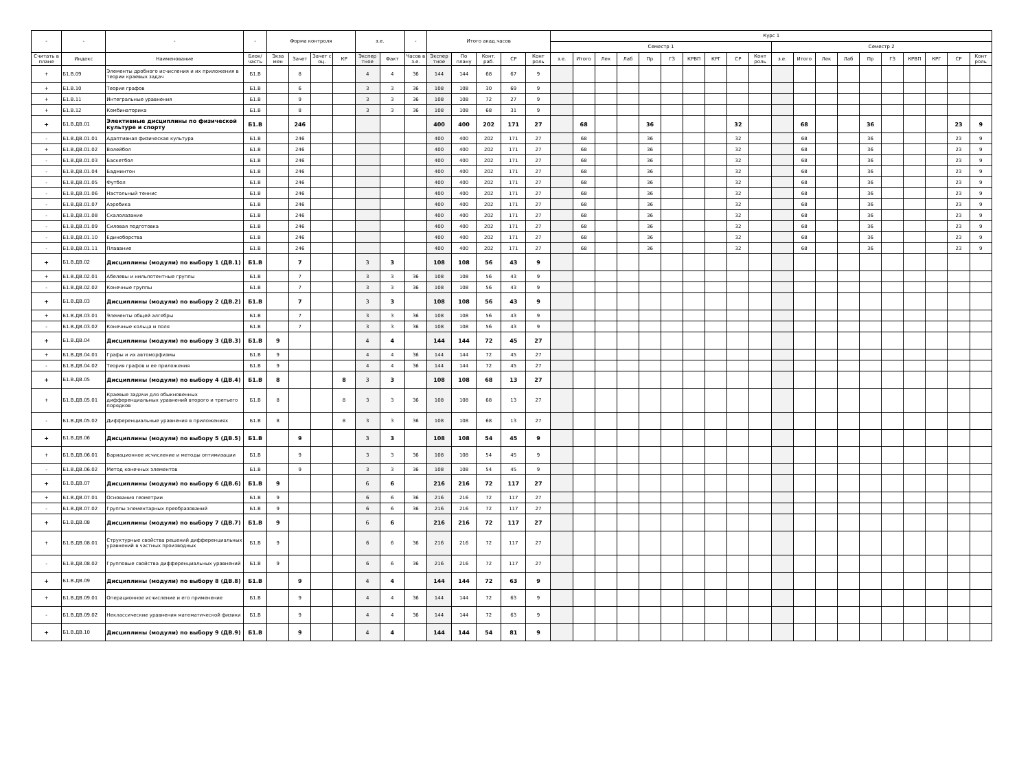| - | - | - | - | Форма контроля | | | | з.е. | | - | Итого акад.часов | | | | | Курс 1 | | | | | | | | | | | | | | | | | | | |
| --- | --- | --- | --- | --- | --- | --- | --- | --- | --- | --- | --- | --- | --- | --- | --- | --- | --- | --- | --- | --- | --- | --- | --- | --- | --- | --- | --- | --- | --- | --- | --- | --- | --- | --- | --- |
| | | | | | | | | | | | | | | | | Семестр 1 | | | | | | | | | | Семестр 2 | | | | | | | | | |
| Считать в плане | Индекс | Наименование | Блок/ часть | Экза мен | Зачет | Зачет с оц. | КР | Экспер тное | Факт | Часов в з.е. | Экспер тное | По плану | Конт. раб. | СР | Конт роль | з.е. | Итого | Лек | Лаб | Пр | ГЗ | КРВП | КРГ | СР | Конт роль | з.е. | Итого | Лек | Лаб | Пр | ГЗ | КРВП | КРГ | СР | Конт роль |
| + | Б1.В.09 | Элементы дробного исчисления и их приложения в теории краевых задач | Б1.В | | 8 | | | 4 | 4 | 36 | 144 | 144 | 68 | 67 | 9 | | | | | | | | | | | | | | | | | | | | |
| + | Б1.В.10 | Теория графов | Б1.В | | 6 | | | 3 | 3 | 36 | 108 | 108 | 30 | 69 | 9 | | | | | | | | | | | | | | | | | | | | |
| + | Б1.В.11 | Интегральные уравнения | Б1.В | | 9 | | | 3 | 3 | 36 | 108 | 108 | 72 | 27 | 9 | | | | | | | | | | | | | | | | | | | | |
| + | Б1.В.12 | Комбинаторика | Б1.В | | 8 | | | 3 | 3 | 36 | 108 | 108 | 68 | 31 | 9 | | | | | | | | | | | | | | | | | | | | |
| + | Б1.В.ДВ.01 | Элективные дисциплины по физической культуре и спорту | Б1.В | | 246 | | | | | | 400 | 400 | 202 | 171 | 27 | | 68 | | | 36 | | | | 32 | | | 68 | | | 36 | | | | 23 | 9 |
| - | Б1.В.ДВ.01.01 | Адаптивная физическая культура | Б1.В | | 246 | | | | | | 400 | 400 | 202 | 171 | 27 | | 68 | | | 36 | | | | 32 | | | 68 | | | 36 | | | | 23 | 9 |
| + | Б1.В.ДВ.01.02 | Волейбол | Б1.В | | 246 | | | | | | 400 | 400 | 202 | 171 | 27 | | 68 | | | 36 | | | | 32 | | | 68 | | | 36 | | | | 23 | 9 |
| - | Б1.В.ДВ.01.03 | Баскетбол | Б1.В | | 246 | | | | | | 400 | 400 | 202 | 171 | 27 | | 68 | | | 36 | | | | 32 | | | 68 | | | 36 | | | | 23 | 9 |
| - | Б1.В.ДВ.01.04 | Бадминтон | Б1.В | | 246 | | | | | | 400 | 400 | 202 | 171 | 27 | | 68 | | | 36 | | | | 32 | | | 68 | | | 36 | | | | 23 | 9 |
| - | Б1.В.ДВ.01.05 | Футбол | Б1.В | | 246 | | | | | | 400 | 400 | 202 | 171 | 27 | | 68 | | | 36 | | | | 32 | | | 68 | | | 36 | | | | 23 | 9 |
| - | Б1.В.ДВ.01.06 | Настольный теннис | Б1.В | | 246 | | | | | | 400 | 400 | 202 | 171 | 27 | | 68 | | | 36 | | | | 32 | | | 68 | | | 36 | | | | 23 | 9 |
| - | Б1.В.ДВ.01.07 | Аэробика | Б1.В | | 246 | | | | | | 400 | 400 | 202 | 171 | 27 | | 68 | | | 36 | | | | 32 | | | 68 | | | 36 | | | | 23 | 9 |
| - | Б1.В.ДВ.01.08 | Скалолазание | Б1.В | | 246 | | | | | | 400 | 400 | 202 | 171 | 27 | | 68 | | | 36 | | | | 32 | | | 68 | | | 36 | | | | 23 | 9 |
| - | Б1.В.ДВ.01.09 | Силовая подготовка | Б1.В | | 246 | | | | | | 400 | 400 | 202 | 171 | 27 | | 68 | | | 36 | | | | 32 | | | 68 | | | 36 | | | | 23 | 9 |
| - | Б1.В.ДВ.01.10 | Единоборства | Б1.В | | 246 | | | | | | 400 | 400 | 202 | 171 | 27 | | 68 | | | 36 | | | | 32 | | | 68 | | | 36 | | | | 23 | 9 |
| - | Б1.В.ДВ.01.11 | Плавание | Б1.В | | 246 | | | | | | 400 | 400 | 202 | 171 | 27 | | 68 | | | 36 | | | | 32 | | | 68 | | | 36 | | | | 23 | 9 |
| + | Б1.В.ДВ.02 | Дисциплины (модули) по выбору 1 (ДВ.1) | Б1.В | | 7 | | | 3 | 3 | | 108 | 108 | 56 | 43 | 9 | | | | | | | | | | | | | | | | | | | | |
| + | Б1.В.ДВ.02.01 | Абелевы и нильпотентные группы | Б1.В | | 7 | | | 3 | 3 | 36 | 108 | 108 | 56 | 43 | 9 | | | | | | | | | | | | | | | | | | | | |
| - | Б1.В.ДВ.02.02 | Конечные группы | Б1.В | | 7 | | | 3 | 3 | 36 | 108 | 108 | 56 | 43 | 9 | | | | | | | | | | | | | | | | | | | | |
| + | Б1.В.ДВ.03 | Дисциплины (модули) по выбору 2 (ДВ.2) | Б1.В | | 7 | | | 3 | 3 | | 108 | 108 | 56 | 43 | 9 | | | | | | | | | | | | | | | | | | | | |
| + | Б1.В.ДВ.03.01 | Элементы общей алгебры | Б1.В | | 7 | | | 3 | 3 | 36 | 108 | 108 | 56 | 43 | 9 | | | | | | | | | | | | | | | | | | | | |
| - | Б1.В.ДВ.03.02 | Конечные кольца и поля | Б1.В | | 7 | | | 3 | 3 | 36 | 108 | 108 | 56 | 43 | 9 | | | | | | | | | | | | | | | | | | | | |
| + | Б1.В.ДВ.04 | Дисциплины (модули) по выбору 3 (ДВ.3) | Б1.В | 9 | | | | 4 | 4 | | 144 | 144 | 72 | 45 | 27 | | | | | | | | | | | | | | | | | | | | |
| + | Б1.В.ДВ.04.01 | Графы и их автоморфизмы | Б1.В | 9 | | | | 4 | 4 | 36 | 144 | 144 | 72 | 45 | 27 | | | | | | | | | | | | | | | | | | | | |
| - | Б1.В.ДВ.04.02 | Теория графов и ее приложения | Б1.В | 9 | | | | 4 | 4 | 36 | 144 | 144 | 72 | 45 | 27 | | | | | | | | | | | | | | | | | | | | |
| + | Б1.В.ДВ.05 | Дисциплины (модули) по выбору 4 (ДВ.4) | Б1.В | 8 | | | 8 | 3 | 3 | | 108 | 108 | 68 | 13 | 27 | | | | | | | | | | | | | | | | | | | | |
| + | Б1.В.ДВ.05.01 | Краевые задачи для обыкновенных дифференциальных уравнений второго и третьего порядков | Б1.В | 8 | | | 8 | 3 | 3 | 36 | 108 | 108 | 68 | 13 | 27 | | | | | | | | | | | | | | | | | | | | |
| - | Б1.В.ДВ.05.02 | Дифференциальные уравнения в приложениях | Б1.В | 8 | | | 8 | 3 | 3 | 36 | 108 | 108 | 68 | 13 | 27 | | | | | | | | | | | | | | | | | | | | |
| + | Б1.В.ДВ.06 | Дисциплины (модули) по выбору 5 (ДВ.5) | Б1.В | | 9 | | | 3 | 3 | | 108 | 108 | 54 | 45 | 9 | | | | | | | | | | | | | | | | | | | | |
| + | Б1.В.ДВ.06.01 | Вариационное исчисление и методы оптимизации | Б1.В | | 9 | | | 3 | 3 | 36 | 108 | 108 | 54 | 45 | 9 | | | | | | | | | | | | | | | | | | | | |
| - | Б1.В.ДВ.06.02 | Метод конечных элементов | Б1.В | | 9 | | | 3 | 3 | 36 | 108 | 108 | 54 | 45 | 9 | | | | | | | | | | | | | | | | | | | | |
| + | Б1.В.ДВ.07 | Дисциплины (модули) по выбору 6 (ДВ.6) | Б1.В | 9 | | | | 6 | 6 | | 216 | 216 | 72 | 117 | 27 | | | | | | | | | | | | | | | | | | | | |
| + | Б1.В.ДВ.07.01 | Основания геометрии | Б1.В | 9 | | | | 6 | 6 | 36 | 216 | 216 | 72 | 117 | 27 | | | | | | | | | | | | | | | | | | | | |
| - | Б1.В.ДВ.07.02 | Группы элементарных преобразований | Б1.В | 9 | | | | 6 | 6 | 36 | 216 | 216 | 72 | 117 | 27 | | | | | | | | | | | | | | | | | | | | |
| + | Б1.В.ДВ.08 | Дисциплины (модули) по выбору 7 (ДВ.7) | Б1.В | 9 | | | | 6 | 6 | | 216 | 216 | 72 | 117 | 27 | | | | | | | | | | | | | | | | | | | | |
| + | Б1.В.ДВ.08.01 | Структурные свойства решений дифференциальных уравнений в частных производных | Б1.В | 9 | | | | 6 | 6 | 36 | 216 | 216 | 72 | 117 | 27 | | | | | | | | | | | | | | | | | | | | |
| - | Б1.В.ДВ.08.02 | Групповые свойства дифференциальных уравнений | Б1.В | 9 | | | | 6 | 6 | 36 | 216 | 216 | 72 | 117 | 27 | | | | | | | | | | | | | | | | | | | | |
| + | Б1.В.ДВ.09 | Дисциплины (модули) по выбору 8 (ДВ.8) | Б1.В | | 9 | | | 4 | 4 | | 144 | 144 | 72 | 63 | 9 | | | | | | | | | | | | | | | | | | | | |
| + | Б1.В.ДВ.09.01 | Операционное исчисление и его применение | Б1.В | | 9 | | | 4 | 4 | 36 | 144 | 144 | 72 | 63 | 9 | | | | | | | | | | | | | | | | | | | | |
| - | Б1.В.ДВ.09.02 | Неклассические уравнения математической физики | Б1.В | | 9 | | | 4 | 4 | 36 | 144 | 144 | 72 | 63 | 9 | | | | | | | | | | | | | | | | | | | | |
| + | Б1.В.ДВ.10 | Дисциплины (модули) по выбору 9 (ДВ.9) | Б1.В | | 9 | | | 4 | 4 | | 144 | 144 | 54 | 81 | 9 | | | | | | | | | | | | | | | | | | | | |